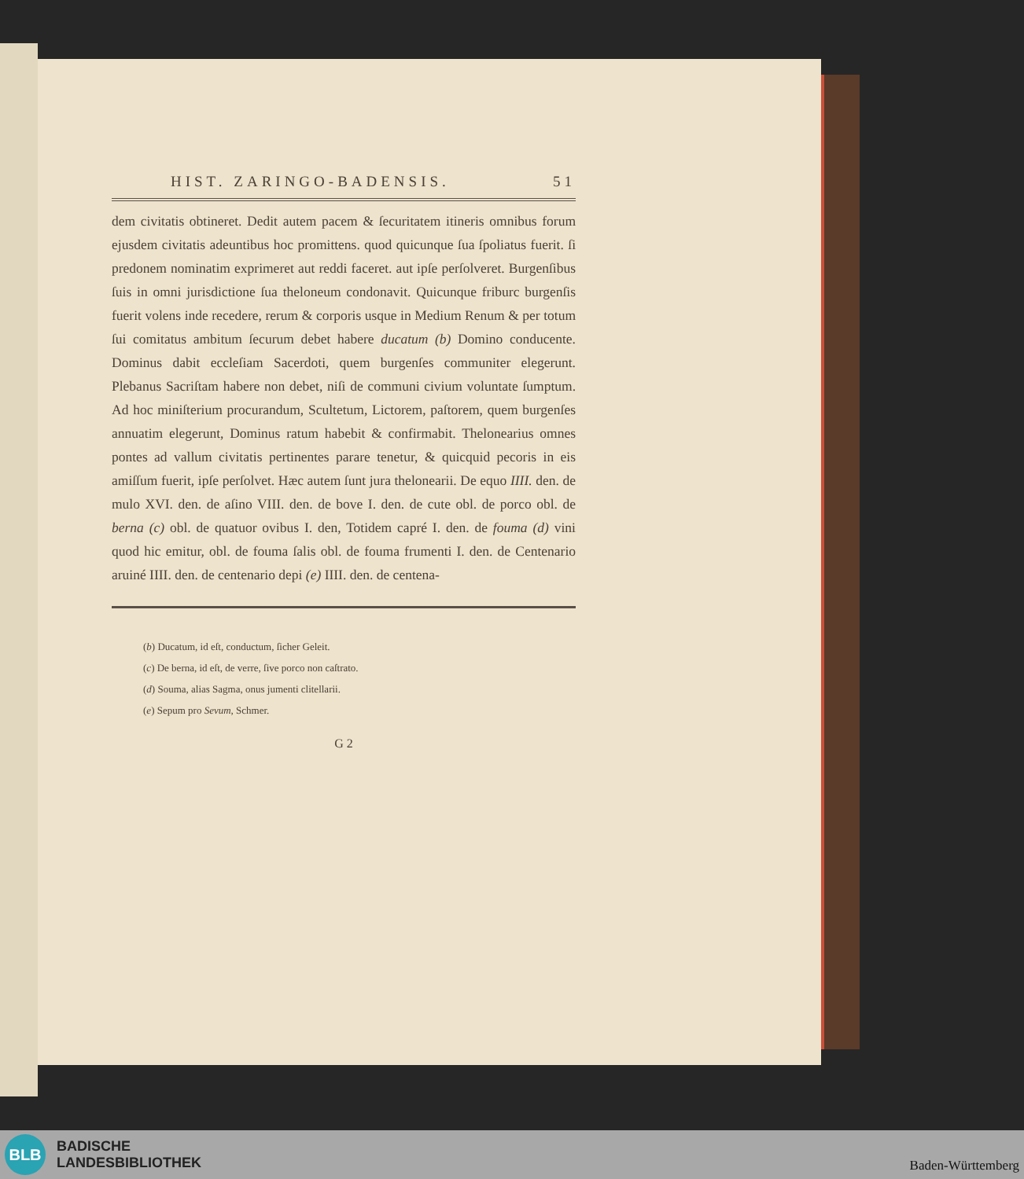HIST. ZARINGO-BADENSIS. 51
dem civitatis obtineret. Dedit autem pacem & ſecuritatem itineris omnibus forum ejusdem civitatis adeuntibus hoc promittens. quod quicunque ſua ſpoliatus fuerit. ſi predonem nominatim exprimeret aut reddi faceret. aut ipſe perſolveret. Burgenſibus ſuis in omni jurisdictione ſua theloneum condonavit. Quicunque friburc burgenſis fuerit volens inde recedere, rerum & corporis usque in Medium Renum & per totum ſui comitatus ambitum ſecurum debet habere ducatum (b) Domino conducente. Dominus dabit eccleſiam Sacerdoti, quem burgenſes communiter elegerunt. Plebanus Sacriſtam habere non debet, niſi de communi civium voluntate ſumptum. Ad hoc miniſterium procurandum, Scultetum, Lictorem, paſtorem, quem burgenſes annuatim elegerunt, Dominus ratum habebit & confirmabit. Thelonearius omnes pontes ad vallum civitatis pertinentes parare tenetur, & quicquid pecoris in eis amiſſum fuerit, ipſe perſolvet. Hæc autem ſunt jura thelonearii. De equo IIII. den. de mulo XVI. den. de aſino VIII. den. de bove I. den. de cute obl. de porco obl. de berna (c) obl. de quatuor ovibus I. den, Totidem capré I. den. de fouma (d) vini quod hic emitur, obl. de fouma ſalis obl. de fouma frumenti I. den. de Centenario aruiné IIII. den. de centenario depi (e) IIII. den. de centena-
(b) Ducatum, id eſt, conductum, ſicher Geleit.
(c) De berna, id eſt, de verre, ſive porco non caſtrato.
(d) Souma, alias Sagma, onus jumenti clitellarii.
(e) Sepum pro Sevum, Schmer.
G 2
BLB
BADISCHE
LANDESBIBLIOTHEK
Baden-Württemberg